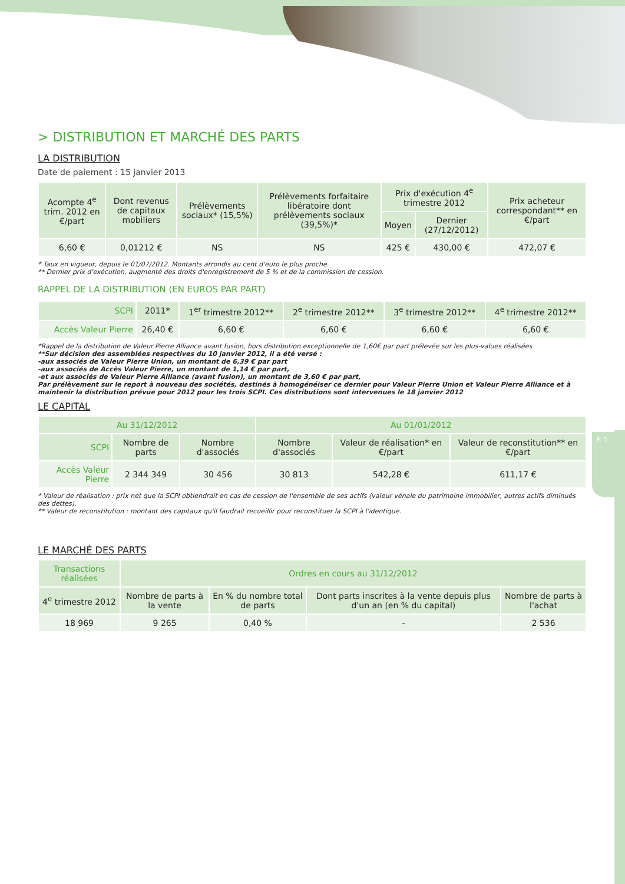P. 5
> DISTRIBUTION ET MARCHÉ DES PARTS
LA DISTRIBUTION
Date de paiement : 15 janvier 2013
| Acompte 4<sup>e</sup> trim. 2012 en €/part | Dont revenus de capitaux mobiliers | Prélèvements sociaux* (15,5%) | Prélèvements forfaitaire libératoire dont prélèvements sociaux (39,5%)* | Prix d'exécution 4<sup>e</sup> trimestre 2012 | | Prix acheteur correspondant** en €/part |
| --- | --- | --- | --- | --- | --- | --- |
| | | | | Moyen | Dernier (27/12/2012) | |
| 6,60 € | 0,01212 € | NS | NS | 425 € | 430,00 € | 472,07 € |
* Taux en vigueur, depuis le 01/07/2012. Montants arrondis au cent d'euro le plus proche.
** Dernier prix d'exécution, augmenté des droits d'enregistrement de 5 % et de la commission de cession.
RAPPEL DE LA DISTRIBUTION (EN EUROS PAR PART)
| SCPI | 2011* | 1<sup>er</sup> trimestre 2012** | 2<sup>e</sup> trimestre 2012** | 3<sup>e</sup> trimestre 2012** | 4<sup>e</sup> trimestre 2012** |
| --- | --- | --- | --- | --- | --- |
| Accès Valeur Pierre | 26,40 € | 6,60 € | 6,60 € | 6,60 € | 6,60 € |
*Rappel de la distribution de Valeur Pierre Alliance avant fusion, hors distribution exceptionnelle de 1,60€ par part prélevée sur les plus-values réalisées
**Sur décision des assemblées respectives du 10 janvier 2012, il a été versé :
-aux associés de Valeur Pierre Union, un montant de 6,39 € par part
-aux associés de Accès Valeur Pierre, un montant de 1,14 € par part,
-et aux associés de Valeur Pierre Alliance (avant fusion), un montant de 3,60 € par part,
Par prélèvement sur le report à nouveau des sociétés, destinés à homogénéiser ce dernier pour Valeur Pierre Union et Valeur Pierre Alliance et à maintenir la distribution prévue pour 2012 pour les trois SCPI. Ces distributions sont intervenues le 18 janvier 2012
LE CAPITAL
| Au 31/12/2012 | | | Au 01/01/2012 | | |
| --- | --- | --- | --- | --- | --- |
| SCPI | Nombre de parts | Nombre d'associés | Nombre d'associés | Valeur de réalisation* en €/part | Valeur de reconstitution** en €/part |
| Accès Valeur Pierre | 2 344 349 | 30 456 | 30 813 | 542,28 € | 611,17 € |
* Valeur de réalisation : prix net que la SCPI obtiendrait en cas de cession de l'ensemble de ses actifs (valeur vénale du patrimoine immobilier, autres actifs diminués des dettes).
** Valeur de reconstitution : montant des capitaux qu'il faudrait recueillir pour reconstituer la SCPI à l'identique.
LE MARCHÉ DES PARTS
| Transactions réalisées | Ordres en cours au 31/12/2012 | | | |
| --- | --- | --- | --- | --- |
| 4<sup>e</sup> trimestre 2012 | Nombre de parts à la vente | En % du nombre total de parts | Dont parts inscrites à la vente depuis plus d'un an (en % du capital) | Nombre de parts à l'achat |
| 18 969 | 9 265 | 0,40 % | - | 2 536 |